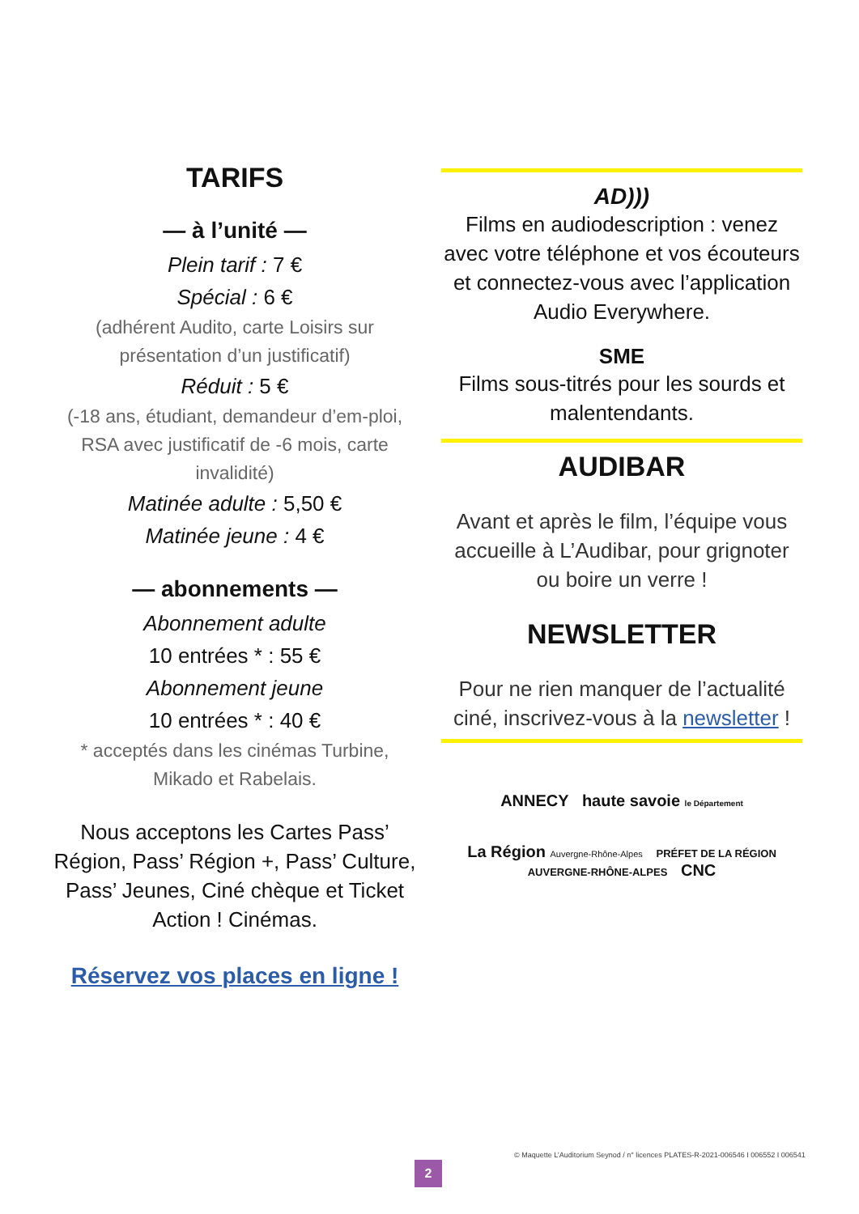TARIFS
— à l’unité —
Plein tarif : 7 €
Spécial : 6 €
(adhérent Audito, carte Loisirs sur présentation d’un justificatif)
Réduit : 5 €
(-18 ans, étudiant, demandeur d’em-ploi, RSA avec justificatif de -6 mois, carte invalidité)
Matinée adulte : 5,50 €
Matinée jeune : 4 €
— abonnements —
Abonnement adulte
10 entrées * : 55 €
Abonnement jeune
10 entrées * : 40 €
* acceptés dans les cinémas Turbine, Mikado et Rabelais.
Nous acceptons les Cartes Pass’ Région, Pass’ Région +, Pass’ Culture, Pass’ Jeunes, Ciné chèque et Ticket Action ! Cinémas.
Réservez vos places en ligne !
AD)))
Films en audiodescription : venez avec votre téléphone et vos écouteurs et connectez-vous avec l’application Audio Everywhere.
SME
Films sous-titrés pour les sourds et malentendants.
AUDIBAR
Avant et après le film, l’équipe vous accueille à L’Audibar, pour grignoter ou boire un verre !
NEWSLETTER
Pour ne rien manquer de l’actualité ciné, inscrivez-vous à la newsletter !
ANNECY haute savoie le Département
La Région Auvergne-Rhône-Alpes PRÉFET DE LA RÉGION AUVERGNE-RHÔNE-ALPES CNC
© Maquette L’Auditorium Seynod / n° licences PLATES-R-2021-006546 I 006552 I 006541
2